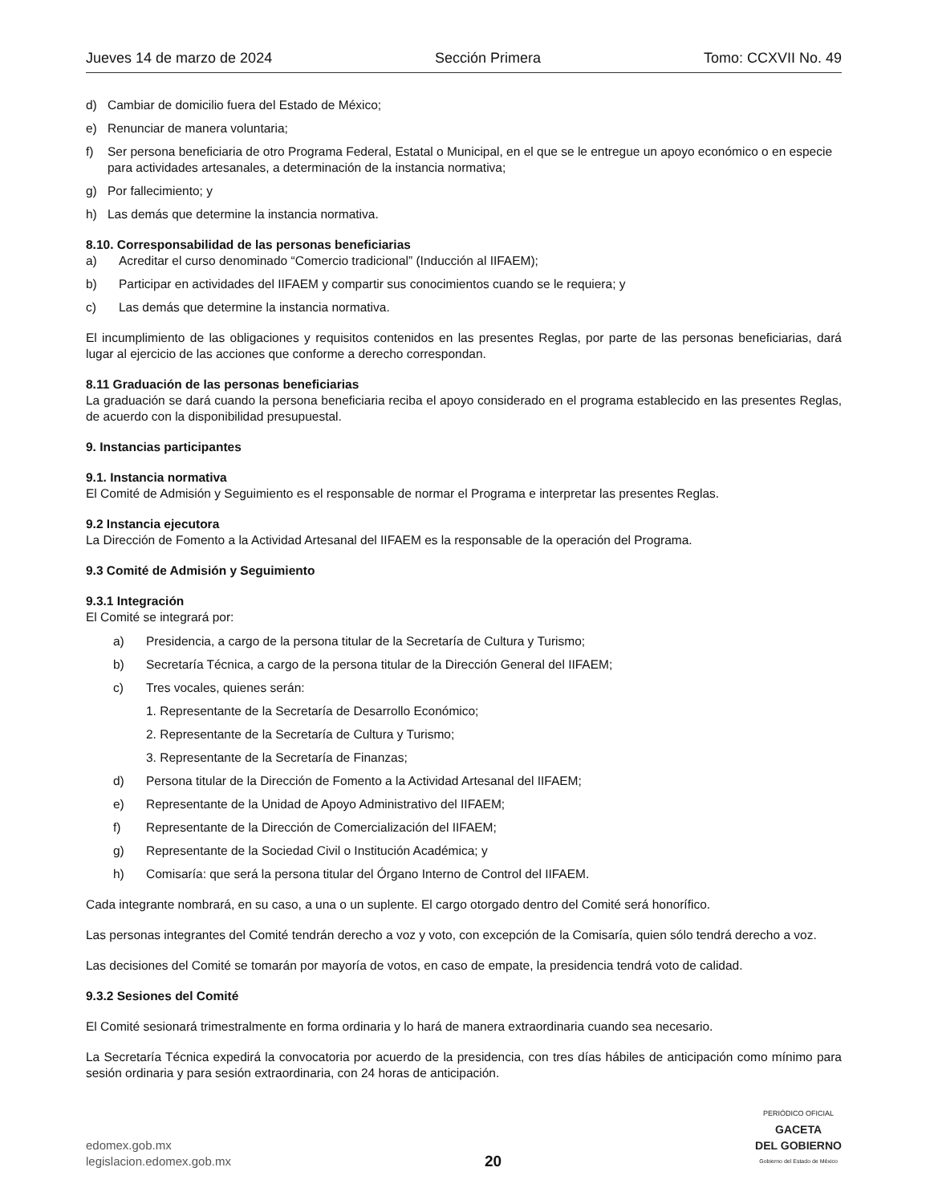Jueves 14 de marzo de 2024 Sección Primera Tomo: CCXVII No. 49
d) Cambiar de domicilio fuera del Estado de México;
e) Renunciar de manera voluntaria;
f) Ser persona beneficiaria de otro Programa Federal, Estatal o Municipal, en el que se le entregue un apoyo económico o en especie para actividades artesanales, a determinación de la instancia normativa;
g) Por fallecimiento; y
h) Las demás que determine la instancia normativa.
8.10. Corresponsabilidad de las personas beneficiarias
a) Acreditar el curso denominado “Comercio tradicional” (Inducción al IIFAEM);
b) Participar en actividades del IIFAEM y compartir sus conocimientos cuando se le requiera; y
c) Las demás que determine la instancia normativa.
El incumplimiento de las obligaciones y requisitos contenidos en las presentes Reglas, por parte de las personas beneficiarias, dará lugar al ejercicio de las acciones que conforme a derecho correspondan.
8.11 Graduación de las personas beneficiarias
La graduación se dará cuando la persona beneficiaria reciba el apoyo considerado en el programa establecido en las presentes Reglas, de acuerdo con la disponibilidad presupuestal.
9. Instancias participantes
9.1. Instancia normativa
El Comité de Admisión y Seguimiento es el responsable de normar el Programa e interpretar las presentes Reglas.
9.2 Instancia ejecutora
La Dirección de Fomento a la Actividad Artesanal del IIFAEM es la responsable de la operación del Programa.
9.3 Comité de Admisión y Seguimiento
9.3.1 Integración
El Comité se integrará por:
a) Presidencia, a cargo de la persona titular de la Secretaría de Cultura y Turismo;
b) Secretaría Técnica, a cargo de la persona titular de la Dirección General del IIFAEM;
c) Tres vocales, quienes serán:
1. Representante de la Secretaría de Desarrollo Económico;
2. Representante de la Secretaría de Cultura y Turismo;
3. Representante de la Secretaría de Finanzas;
d) Persona titular de la Dirección de Fomento a la Actividad Artesanal del IIFAEM;
e) Representante de la Unidad de Apoyo Administrativo del IIFAEM;
f) Representante de la Dirección de Comercialización del IIFAEM;
g) Representante de la Sociedad Civil o Institución Académica; y
h) Comisaría: que será la persona titular del Órgano Interno de Control del IIFAEM.
Cada integrante nombrará, en su caso, a una o un suplente. El cargo otorgado dentro del Comité será honorífico.
Las personas integrantes del Comité tendrán derecho a voz y voto, con excepción de la Comisaría, quien sólo tendrá derecho a voz.
Las decisiones del Comité se tomarán por mayoría de votos, en caso de empate, la presidencia tendrá voto de calidad.
9.3.2 Sesiones del Comité
El Comité sesionará trimestralmente en forma ordinaria y lo hará de manera extraordinaria cuando sea necesario.
La Secretaría Técnica expedirá la convocatoria por acuerdo de la presidencia, con tres días hábiles de anticipación como mínimo para sesión ordinaria y para sesión extraordinaria, con 24 horas de anticipación.
edomex.gob.mx
legislacion.edomex.gob.mx
20
PERIÓDICO OFICIAL
GACETA
DEL GOBIERNO
Gobierno del Estado de México